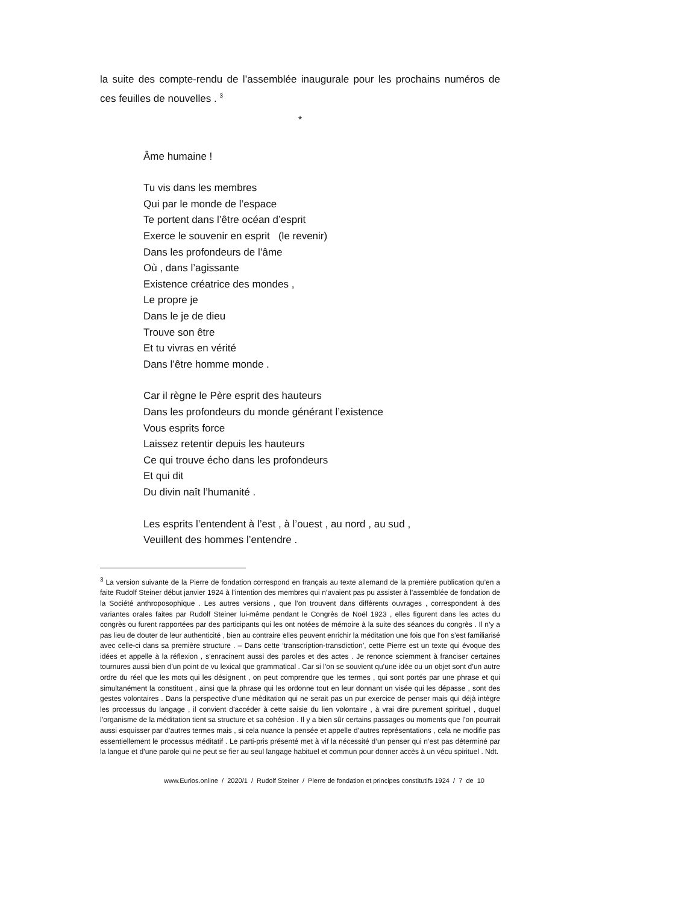la suite des compte-rendu de l’assemblée inaugurale pour les prochains numéros de ces feuilles de nouvelles . <sup>3</sup>
*
Âme humaine !
Tu vis dans les membres
Qui par le monde de l’espace
Te portent dans l’être océan d’esprit
Exerce le souvenir en esprit (le revenir)
Dans les profondeurs de l’âme
Où , dans l’agissante
Existence créatrice des mondes ,
Le propre je
Dans le je de dieu
Trouve son être
Et tu vivras en vérité
Dans l’être homme monde .
Car il règne le Père esprit des hauteurs
Dans les profondeurs du monde générant l’existence
Vous esprits force
Laissez retentir depuis les hauteurs
Ce qui trouve écho dans les profondeurs
Et qui dit
Du divin naît l’humanité .
Les esprits l’entendent à l’est , à l’ouest , au nord , au sud ,
Veuillent des hommes l’entendre .
<sup>3</sup> La version suivante de la Pierre de fondation correspond en français au texte allemand de la première publication qu’en a faite Rudolf Steiner début janvier 1924 à l’intention des membres qui n’avaient pas pu assister à l’assemblée de fondation de la Société anthroposophique . Les autres versions , que l’on trouvent dans différents ouvrages , correspondent à des variantes orales faites par Rudolf Steiner lui-même pendant le Congrès de Noël 1923 , elles figurent dans les actes du congrès ou furent rapportées par des participants qui les ont notées de mémoire à la suite des séances du congrès . Il n’y a pas lieu de douter de leur authenticité , bien au contraire elles peuvent enrichir la méditation une fois que l’on s’est familiarisé avec celle-ci dans sa première structure . – Dans cette ‘transcription-transdiction’, cette Pierre est un texte qui évoque des idées et appelle à la réflexion , s’enracinent aussi des paroles et des actes . Je renonce sciemment à franciser certaines tournures aussi bien d’un point de vu lexical que grammatical . Car si l’on se souvient qu’une idée ou un objet sont d’un autre ordre du réel que les mots qui les désignent , on peut comprendre que les termes , qui sont portés par une phrase et qui simultanément la constituent , ainsi que la phrase qui les ordonne tout en leur donnant un visée qui les dépasse , sont des gestes volontaires . Dans la perspective d’une méditation qui ne serait pas un pur exercice de penser mais qui déjà intègre les processus du langage , il convient d’accéder à cette saisie du lien volontaire , à vrai dire purement spirituel , duquel l’organisme de la méditation tient sa structure et sa cohésion . Il y a bien sûr certains passages ou moments que l’on pourrait aussi esquisser par d’autres termes mais , si cela nuance la pensée et appelle d’autres représentations , cela ne modifie pas essentiellement le processus méditatif . Le parti-pris présenté met à vif la nécessité d’un penser qui n’est pas déterminé par la langue et d’une parole qui ne peut se fier au seul langage habituel et commun pour donner accès à un vécu spirituel . Ndt.
www.Eurios.online / 2020/1 / Rudolf Steiner / Pierre de fondation et principes constitutifs 1924 / 7 de 10